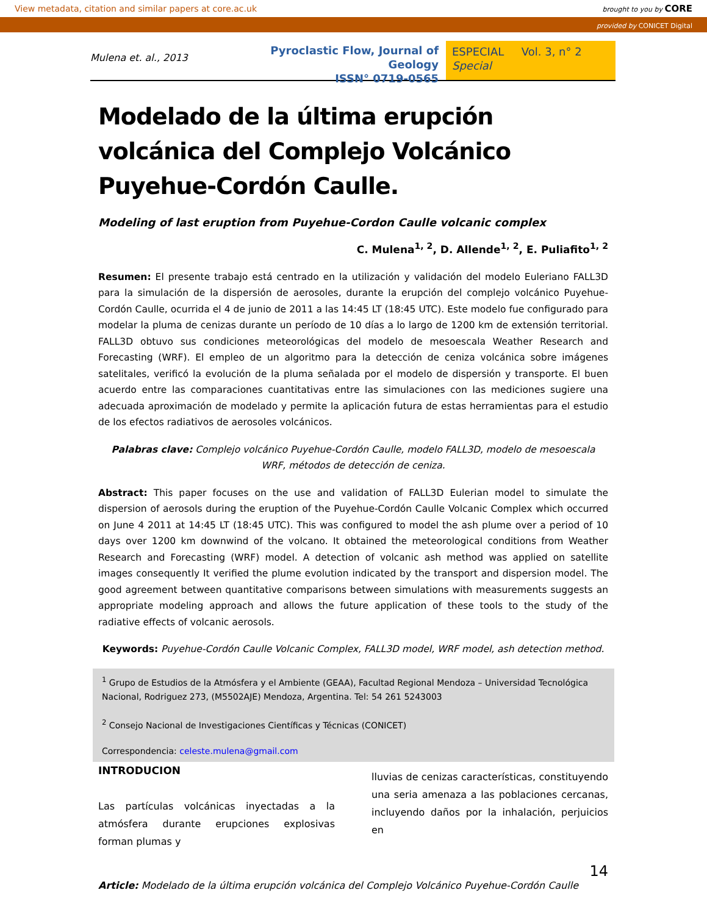View metadata, citation and similar papers at core.ac.uk brought to you by CORE
provided by CONICET Digital
Mulena et. al., 2013
Pyroclastic Flow, Journal of Geology
ISSN° 0719-0565
ESPECIAL Vol. 3, n° 2
Special
Modelado de la última erupción volcánica del Complejo Volcánico Puyehue-Cordón Caulle.
Modeling of last eruption from Puyehue-Cordon Caulle volcanic complex
C. Mulena<sup>1, 2</sup>, D. Allende<sup>1, 2</sup>, E. Puliafito<sup>1, 2</sup>
Resumen: El presente trabajo está centrado en la utilización y validación del modelo Euleriano FALL3D para la simulación de la dispersión de aerosoles, durante la erupción del complejo volcánico Puyehue-Cordón Caulle, ocurrida el 4 de junio de 2011 a las 14:45 LT (18:45 UTC). Este modelo fue configurado para modelar la pluma de cenizas durante un período de 10 días a lo largo de 1200 km de extensión territorial. FALL3D obtuvo sus condiciones meteorológicas del modelo de mesoescala Weather Research and Forecasting (WRF). El empleo de un algoritmo para la detección de ceniza volcánica sobre imágenes satelitales, verificó la evolución de la pluma señalada por el modelo de dispersión y transporte. El buen acuerdo entre las comparaciones cuantitativas entre las simulaciones con las mediciones sugiere una adecuada aproximación de modelado y permite la aplicación futura de estas herramientas para el estudio de los efectos radiativos de aerosoles volcánicos.
Palabras clave: Complejo volcánico Puyehue-Cordón Caulle, modelo FALL3D, modelo de mesoescala WRF, métodos de detección de ceniza.
Abstract: This paper focuses on the use and validation of FALL3D Eulerian model to simulate the dispersion of aerosols during the eruption of the Puyehue-Cordón Caulle Volcanic Complex which occurred on June 4 2011 at 14:45 LT (18:45 UTC). This was configured to model the ash plume over a period of 10 days over 1200 km downwind of the volcano. It obtained the meteorological conditions from Weather Research and Forecasting (WRF) model. A detection of volcanic ash method was applied on satellite images consequently It verified the plume evolution indicated by the transport and dispersion model. The good agreement between quantitative comparisons between simulations with measurements suggests an appropriate modeling approach and allows the future application of these tools to the study of the radiative effects of volcanic aerosols.
Keywords: Puyehue-Cordón Caulle Volcanic Complex, FALL3D model, WRF model, ash detection method.
<sup>1</sup> Grupo de Estudios de la Atmósfera y el Ambiente (GEAA), Facultad Regional Mendoza – Universidad Tecnológica Nacional, Rodriguez 273, (M5502AJE) Mendoza, Argentina. Tel: 54 261 5243003
<sup>2</sup> Consejo Nacional de Investigaciones Científicas y Técnicas (CONICET)
Correspondencia: celeste.mulena@gmail.com
INTRODUCION
Las partículas volcánicas inyectadas a la atmósfera durante erupciones explosivas forman plumas y
lluvias de cenizas características, constituyendo una seria amenaza a las poblaciones cercanas, incluyendo daños por la inhalación, perjuicios en
14
Article: Modelado de la última erupción volcánica del Complejo Volcánico Puyehue-Cordón Caulle